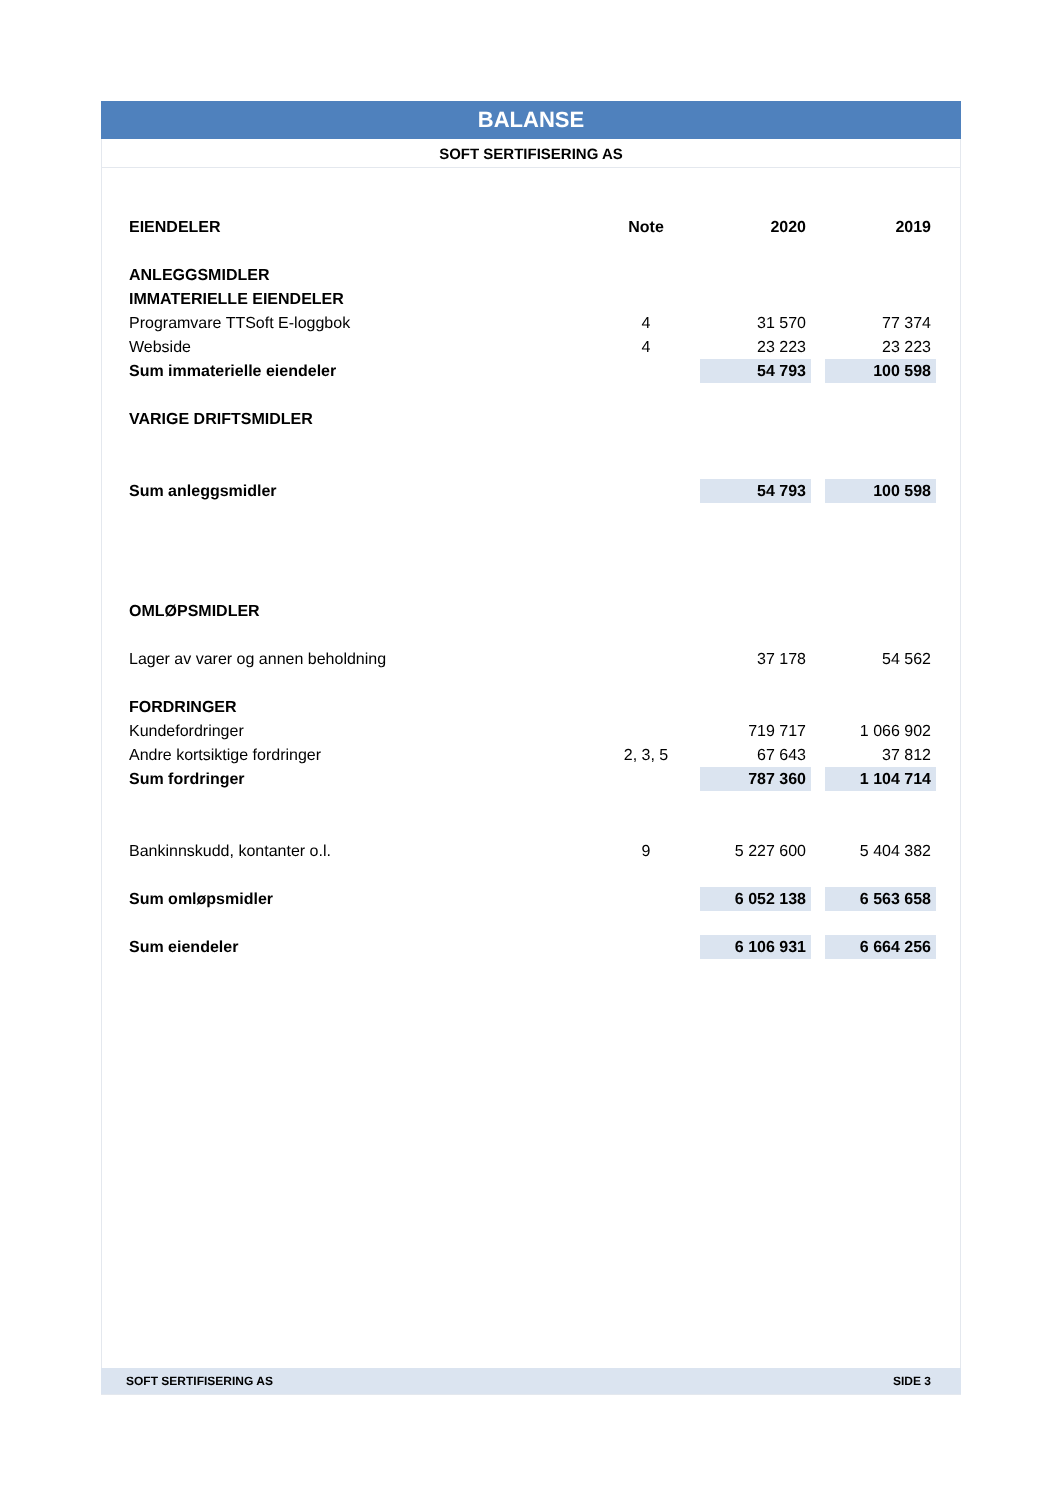BALANSE
SOFT SERTIFISERING AS
| EIENDELER | Note | | 2020 | | 2019 |
| --- | --- | --- | --- | --- | --- |
| ANLEGGSMIDLER | | | | | |
| IMMATERIELLE EIENDELER | | | | | |
| Programvare TTSoft E-loggbok | 4 | | 31 570 | | 77 374 |
| Webside | 4 | | 23 223 | | 23 223 |
| Sum immaterielle eiendeler | | | 54 793 | | 100 598 |
| VARIGE DRIFTSMIDLER | | | | | |
| Sum anleggsmidler | | | 54 793 | | 100 598 |
| OMLØPSMIDLER | | | | | |
| Lager av varer og annen beholdning | | | 37 178 | | 54 562 |
| FORDRINGER | | | | | |
| Kundefordringer | | | 719 717 | | 1 066 902 |
| Andre kortsiktige fordringer | 2, 3, 5 | | 67 643 | | 37 812 |
| Sum fordringer | | | 787 360 | | 1 104 714 |
| Bankinnskudd, kontanter o.l. | 9 | | 5 227 600 | | 5 404 382 |
| Sum omløpsmidler | | | 6 052 138 | | 6 563 658 |
| Sum eiendeler | | | 6 106 931 | | 6 664 256 |
SOFT SERTIFISERING AS SIDE 3